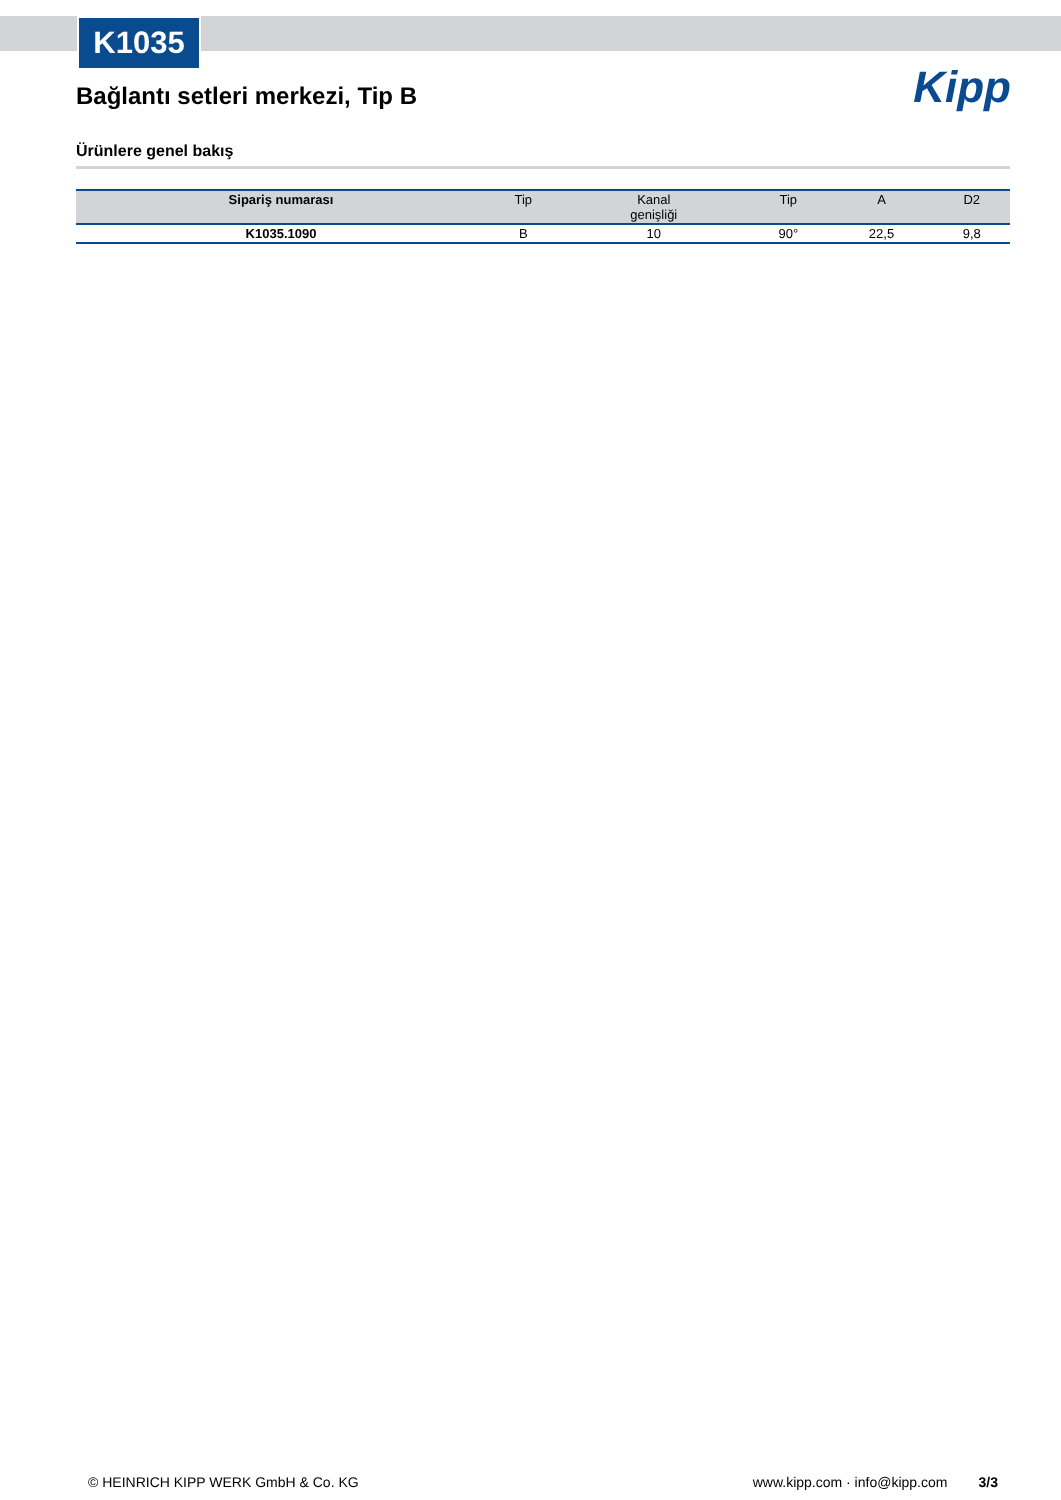K1035
Kipp
Bağlantı setleri merkezi, Tip B
Ürünlere genel bakış
| Sipariş numarası | Tip | Kanal genişliği | Tip | A | D2 |
| --- | --- | --- | --- | --- | --- |
| K1035.1090 | B | 10 | 90° | 22,5 | 9,8 |
© HEINRICH KIPP WERK GmbH & Co. KG www.kipp.com · info@kipp.com 3/3